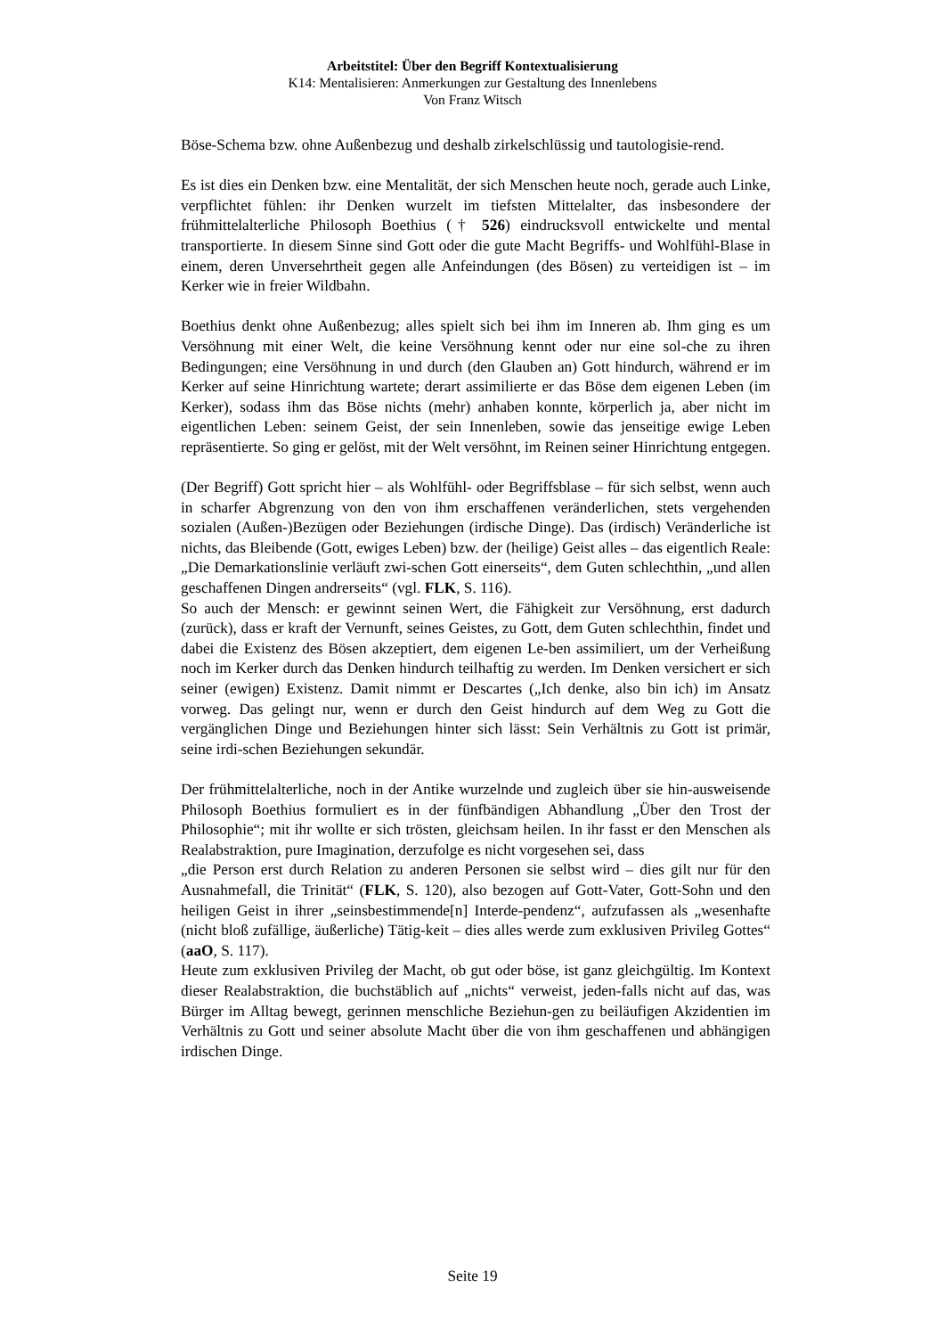Arbeitstitel: Über den Begriff Kontextualisierung
K14: Mentalisieren: Anmerkungen zur Gestaltung des Innenlebens
Von Franz Witsch
Böse-Schema bzw. ohne Außenbezug und deshalb zirkelschlüssig und tautologisie-rend.
Es ist dies ein Denken bzw. eine Mentalität, der sich Menschen heute noch, gerade auch Linke, verpflichtet fühlen: ihr Denken wurzelt im tiefsten Mittelalter, das insbesondere der frühmittelalterliche Philosoph Boethius († 526) eindrucksvoll entwickelte und mental transportierte. In diesem Sinne sind Gott oder die gute Macht Begriffs- und Wohlfühl-Blase in einem, deren Unversehrtheit gegen alle Anfeindungen (des Bösen) zu verteidigen ist – im Kerker wie in freier Wildbahn.
Boethius denkt ohne Außenbezug; alles spielt sich bei ihm im Inneren ab. Ihm ging es um Versöhnung mit einer Welt, die keine Versöhnung kennt oder nur eine sol-che zu ihren Bedingungen; eine Versöhnung in und durch (den Glauben an) Gott hindurch, während er im Kerker auf seine Hinrichtung wartete; derart assimilierte er das Böse dem eigenen Leben (im Kerker), sodass ihm das Böse nichts (mehr) anhaben konnte, körperlich ja, aber nicht im eigentlichen Leben: seinem Geist, der sein Innenleben, sowie das jenseitige ewige Leben repräsentierte. So ging er gelöst, mit der Welt versöhnt, im Reinen seiner Hinrichtung entgegen.
(Der Begriff) Gott spricht hier – als Wohlfühl- oder Begriffsblase – für sich selbst, wenn auch in scharfer Abgrenzung von den von ihm erschaffenen veränderlichen, stets vergehenden sozialen (Außen-)Bezügen oder Beziehungen (irdische Dinge). Das (irdisch) Veränderliche ist nichts, das Bleibende (Gott, ewiges Leben) bzw. der (heilige) Geist alles – das eigentlich Reale: „Die Demarkationslinie verläuft zwi-schen Gott einerseits“, dem Guten schlechthin, „und allen geschaffenen Dingen andrerseits“ (vgl. FLK, S. 116).
So auch der Mensch: er gewinnt seinen Wert, die Fähigkeit zur Versöhnung, erst dadurch (zurück), dass er kraft der Vernunft, seines Geistes, zu Gott, dem Guten schlechthin, findet und dabei die Existenz des Bösen akzeptiert, dem eigenen Le-ben assimiliert, um der Verheißung noch im Kerker durch das Denken hindurch teilhaftig zu werden. Im Denken versichert er sich seiner (ewigen) Existenz. Damit nimmt er Descartes („Ich denke, also bin ich) im Ansatz vorweg. Das gelingt nur, wenn er durch den Geist hindurch auf dem Weg zu Gott die vergänglichen Dinge und Beziehungen hinter sich lässt: Sein Verhältnis zu Gott ist primär, seine irdi-schen Beziehungen sekundär.
Der frühmittelalterliche, noch in der Antike wurzelnde und zugleich über sie hin-ausweisende Philosoph Boethius formuliert es in der fünfbändigen Abhandlung „Über den Trost der Philosophie“; mit ihr wollte er sich trösten, gleichsam heilen. In ihr fasst er den Menschen als Realabstraktion, pure Imagination, derzufolge es nicht vorgesehen sei, dass
„die Person erst durch Relation zu anderen Personen sie selbst wird – dies gilt nur für den Ausnahmefall, die Trinität“ (FLK, S. 120), also bezogen auf Gott-Vater, Gott-Sohn und den heiligen Geist in ihrer „seinsbestimmende[n] Interde-pendenz“, aufzufassen als „wesenhafte (nicht bloß zufällige, äußerliche) Tätig-keit – dies alles werde zum exklusiven Privileg Gottes“ (aaO, S. 117).
Heute zum exklusiven Privileg der Macht, ob gut oder böse, ist ganz gleichgültig. Im Kontext dieser Realabstraktion, die buchstäblich auf „nichts“ verweist, jeden-falls nicht auf das, was Bürger im Alltag bewegt, gerinnen menschliche Beziehun-gen zu beiläufigen Akzidentien im Verhältnis zu Gott und seiner absolute Macht über die von ihm geschaffenen und abhängigen irdischen Dinge.
Seite 19